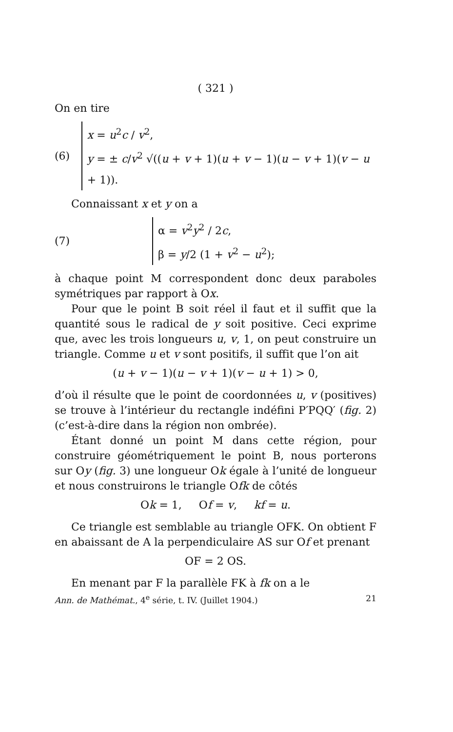( 321 )
On en tire
(6)
x = u<sup>2</sup>c / v<sup>2</sup>,
y = ± c/v<sup>2</sup> √((u + v + 1)(u + v − 1)(u − v + 1)(v − u + 1)).
Connaissant x et y on a
(7)
α = v<sup>2</sup>y<sup>2</sup> / 2c,
β = y/2 (1 + v<sup>2</sup> − u<sup>2</sup>);
à chaque point M correspondent donc deux paraboles symétriques par rapport à Ox.
Pour que le point B soit réel il faut et il suffit que la quantité sous le radical de y soit positive. Ceci exprime que, avec les trois longueurs u, v, 1, on peut construire un triangle. Comme u et v sont positifs, il suffit que l’on ait
(u + v − 1)(u − v + 1)(v − u + 1) > 0,
d’où il résulte que le point de coordonnées u, v (positives) se trouve à l’intérieur du rectangle indéfini P′PQQ′ (fig. 2) (c’est-à-dire dans la région non ombrée).
Étant donné un point M dans cette région, pour construire géométriquement le point B, nous porterons sur Oy (fig. 3) une longueur Ok égale à l’unité de longueur et nous construirons le triangle Ofk de côtés
Ok = 1, Of = v, kf = u.
Ce triangle est semblable au triangle OFK. On obtient F en abaissant de A la perpendiculaire AS sur Of et prenant
OF = 2 OS.
En menant par F la parallèle FK à fk on a le
Ann. de Mathémat., 4<sup>e</sup> série, t. IV. (Juillet 1904.) 21